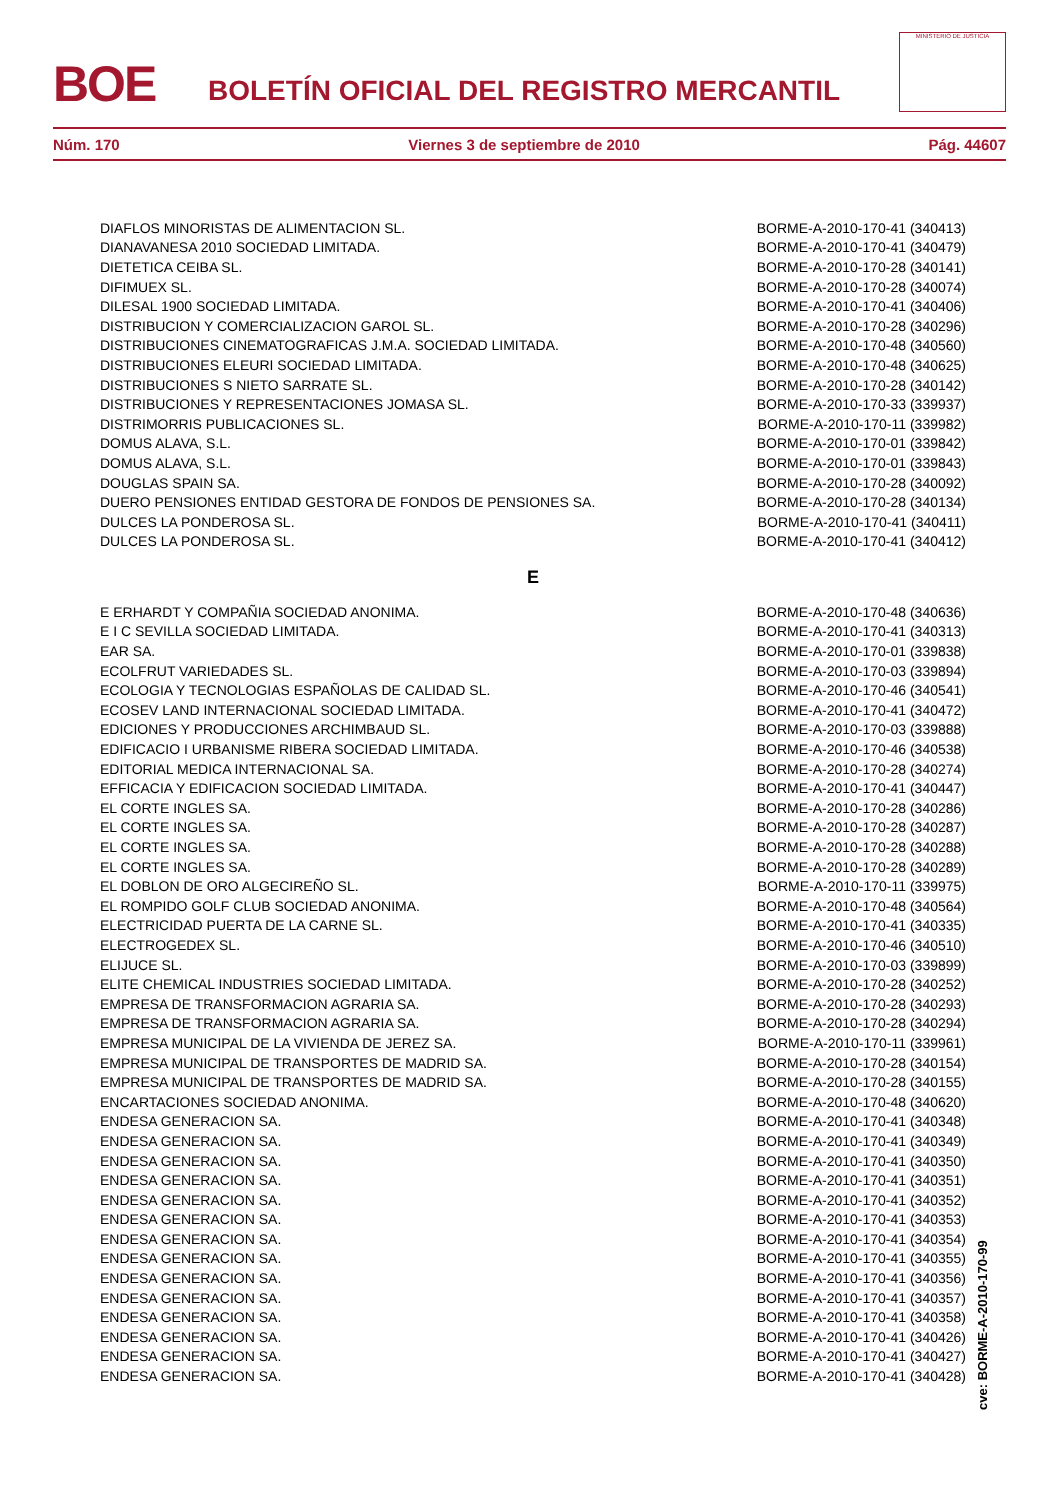BOE
BOLETÍN OFICIAL DEL REGISTRO MERCANTIL
MINISTERIO DE JUSTICIA
Núm. 170 Viernes 3 de septiembre de 2010 Pág. 44607
| DIAFLOS MINORISTAS DE ALIMENTACION SL. | BORME-A-2010-170-41 (340413) |
| DIANAVANESA 2010 SOCIEDAD LIMITADA. | BORME-A-2010-170-41 (340479) |
| DIETETICA CEIBA SL. | BORME-A-2010-170-28 (340141) |
| DIFIMUEX SL. | BORME-A-2010-170-28 (340074) |
| DILESAL 1900 SOCIEDAD LIMITADA. | BORME-A-2010-170-41 (340406) |
| DISTRIBUCION Y COMERCIALIZACION GAROL SL. | BORME-A-2010-170-28 (340296) |
| DISTRIBUCIONES CINEMATOGRAFICAS J.M.A. SOCIEDAD LIMITADA. | BORME-A-2010-170-48 (340560) |
| DISTRIBUCIONES ELEURI SOCIEDAD LIMITADA. | BORME-A-2010-170-48 (340625) |
| DISTRIBUCIONES S NIETO SARRATE SL. | BORME-A-2010-170-28 (340142) |
| DISTRIBUCIONES Y REPRESENTACIONES JOMASA SL. | BORME-A-2010-170-33 (339937) |
| DISTRIMORRIS PUBLICACIONES SL. | BORME-A-2010-170-11 (339982) |
| DOMUS ALAVA, S.L. | BORME-A-2010-170-01 (339842) |
| DOMUS ALAVA, S.L. | BORME-A-2010-170-01 (339843) |
| DOUGLAS SPAIN SA. | BORME-A-2010-170-28 (340092) |
| DUERO PENSIONES ENTIDAD GESTORA DE FONDOS DE PENSIONES SA. | BORME-A-2010-170-28 (340134) |
| DULCES LA PONDEROSA SL. | BORME-A-2010-170-41 (340411) |
| DULCES LA PONDEROSA SL. | BORME-A-2010-170-41 (340412) |
E
| E ERHARDT Y COMPAÑIA SOCIEDAD ANONIMA. | BORME-A-2010-170-48 (340636) |
| E I C SEVILLA SOCIEDAD LIMITADA. | BORME-A-2010-170-41 (340313) |
| EAR SA. | BORME-A-2010-170-01 (339838) |
| ECOLFRUT VARIEDADES SL. | BORME-A-2010-170-03 (339894) |
| ECOLOGIA Y TECNOLOGIAS ESPAÑOLAS DE CALIDAD SL. | BORME-A-2010-170-46 (340541) |
| ECOSEV LAND INTERNACIONAL SOCIEDAD LIMITADA. | BORME-A-2010-170-41 (340472) |
| EDICIONES Y PRODUCCIONES ARCHIMBAUD SL. | BORME-A-2010-170-03 (339888) |
| EDIFICACIO I URBANISME RIBERA SOCIEDAD LIMITADA. | BORME-A-2010-170-46 (340538) |
| EDITORIAL MEDICA INTERNACIONAL SA. | BORME-A-2010-170-28 (340274) |
| EFFICACIA Y EDIFICACION SOCIEDAD LIMITADA. | BORME-A-2010-170-41 (340447) |
| EL CORTE INGLES SA. | BORME-A-2010-170-28 (340286) |
| EL CORTE INGLES SA. | BORME-A-2010-170-28 (340287) |
| EL CORTE INGLES SA. | BORME-A-2010-170-28 (340288) |
| EL CORTE INGLES SA. | BORME-A-2010-170-28 (340289) |
| EL DOBLON DE ORO ALGECIREÑO SL. | BORME-A-2010-170-11 (339975) |
| EL ROMPIDO GOLF CLUB SOCIEDAD ANONIMA. | BORME-A-2010-170-48 (340564) |
| ELECTRICIDAD PUERTA DE LA CARNE SL. | BORME-A-2010-170-41 (340335) |
| ELECTROGEDEX SL. | BORME-A-2010-170-46 (340510) |
| ELIJUCE SL. | BORME-A-2010-170-03 (339899) |
| ELITE CHEMICAL INDUSTRIES SOCIEDAD LIMITADA. | BORME-A-2010-170-28 (340252) |
| EMPRESA DE TRANSFORMACION AGRARIA SA. | BORME-A-2010-170-28 (340293) |
| EMPRESA DE TRANSFORMACION AGRARIA SA. | BORME-A-2010-170-28 (340294) |
| EMPRESA MUNICIPAL DE LA VIVIENDA DE JEREZ SA. | BORME-A-2010-170-11 (339961) |
| EMPRESA MUNICIPAL DE TRANSPORTES DE MADRID SA. | BORME-A-2010-170-28 (340154) |
| EMPRESA MUNICIPAL DE TRANSPORTES DE MADRID SA. | BORME-A-2010-170-28 (340155) |
| ENCARTACIONES SOCIEDAD ANONIMA. | BORME-A-2010-170-48 (340620) |
| ENDESA GENERACION SA. | BORME-A-2010-170-41 (340348) |
| ENDESA GENERACION SA. | BORME-A-2010-170-41 (340349) |
| ENDESA GENERACION SA. | BORME-A-2010-170-41 (340350) |
| ENDESA GENERACION SA. | BORME-A-2010-170-41 (340351) |
| ENDESA GENERACION SA. | BORME-A-2010-170-41 (340352) |
| ENDESA GENERACION SA. | BORME-A-2010-170-41 (340353) |
| ENDESA GENERACION SA. | BORME-A-2010-170-41 (340354) |
| ENDESA GENERACION SA. | BORME-A-2010-170-41 (340355) |
| ENDESA GENERACION SA. | BORME-A-2010-170-41 (340356) |
| ENDESA GENERACION SA. | BORME-A-2010-170-41 (340357) |
| ENDESA GENERACION SA. | BORME-A-2010-170-41 (340358) |
| ENDESA GENERACION SA. | BORME-A-2010-170-41 (340426) |
| ENDESA GENERACION SA. | BORME-A-2010-170-41 (340427) |
| ENDESA GENERACION SA. | BORME-A-2010-170-41 (340428) |
cve: BORME-A-2010-170-99